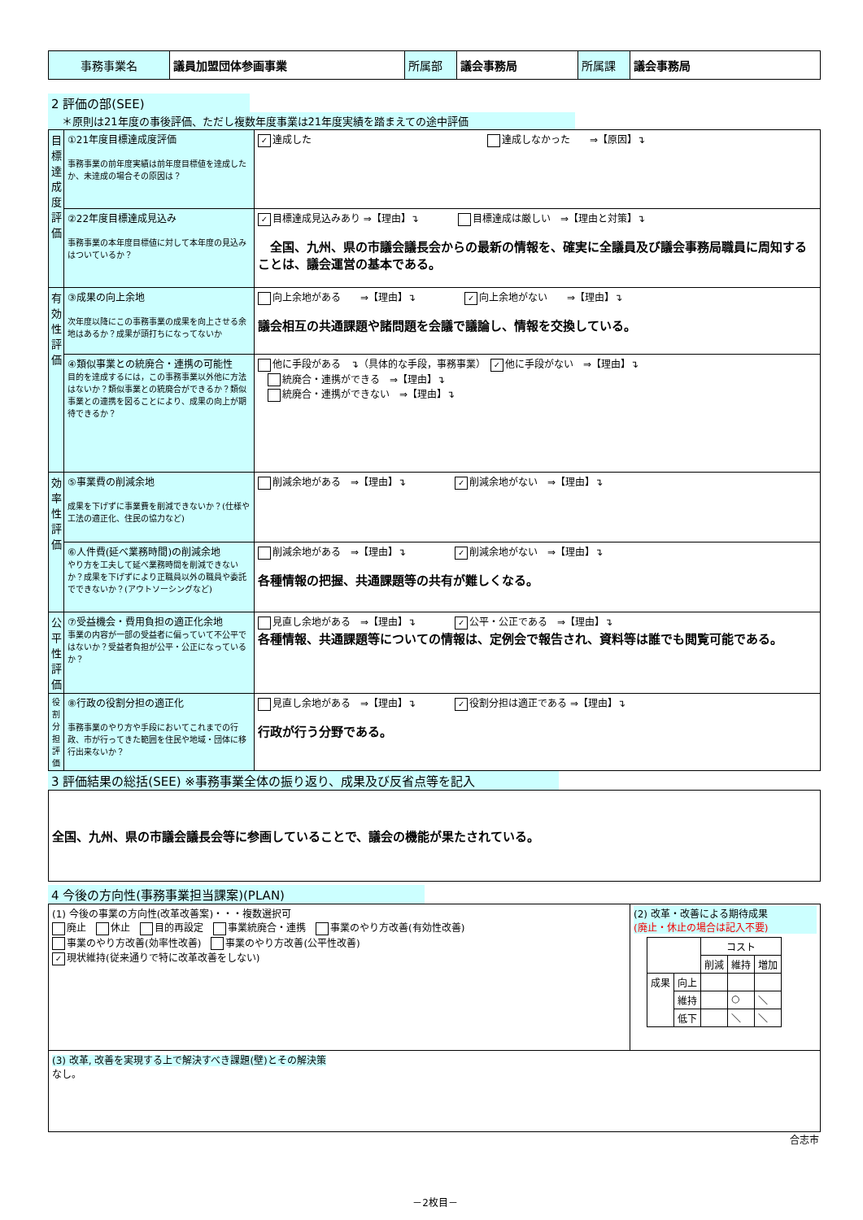| 事務事業名 | 議員加盟団体参画事業 | 所属部 | 議会事務局 | 所属課 | 議会事務局 |
2 評価の部(SEE)
　＊原則は21年度の事後評価、ただし複数年度事業は21年度実績を踏まえての途中評価
| 目標達成度評価 | ①21年度目標達成度評価 事務事業の前年度実績は前年度目標値を達成したか、未達成の場合その原因は？ | ✓ 達成した 達成しなかった ⇒【原因】↴ |
| | ②22年度目標達成見込み 事務事業の本年度目標値に対して本年度の見込みはついているか？ | ✓ 目標達成見込みあり ⇒【理由】↴ 目標達成は厳しい ⇒【理由と対策】↴ 全国、九州、県の市議会議長会からの最新の情報を、確実に全議員及び議会事務局職員に周知することは、議会運営の基本である。 |
| 有効性評価 | ③成果の向上余地 次年度以降にこの事務事業の成果を向上させる余地はあるか？成果が頭打ちになってないか | 向上余地がある ⇒【理由】↴ ✓ 向上余地がない ⇒【理由】↴ 議会相互の共通課題や諸問題を会議で議論し、情報を交換している。 |
| | ④類似事業との統廃合・連携の可能性 目的を達成するには，この事務事業以外他に方法はないか？類似事業との統廃合ができるか？類似事業との連携を図ることにより、成果の向上が期待できるか？ | 他に手段がある ↴（具体的な手段，事務事業） ✓ 他に手段がない ⇒【理由】↴ 統廃合・連携ができる ⇒【理由】↴ 統廃合・連携ができない ⇒【理由】↴ |
| 効率性評価 | ⑤事業費の削減余地 成果を下げずに事業費を削減できないか？(仕様や工法の適正化、住民の協力など) | 削減余地がある ⇒【理由】↴ ✓ 削減余地がない ⇒【理由】↴ |
| | ⑥人件費(延べ業務時間)の削減余地 やり方を工夫して延べ業務時間を削減できないか？成果を下げずにより正職員以外の職員や委託でできないか？(アウトソーシングなど) | 削減余地がある ⇒【理由】↴ ✓ 削減余地がない ⇒【理由】↴ 各種情報の把握、共通課題等の共有が難しくなる。 |
| 公平性評価 | ⑦受益機会・費用負担の適正化余地 事業の内容が一部の受益者に偏っていて不公平ではないか？受益者負担が公平・公正になっているか？ | 見直し余地がある ⇒【理由】↴ ✓ 公平・公正である ⇒【理由】↴ 各種情報、共通課題等についての情報は、定例会で報告され、資料等は誰でも閲覧可能である。 |
| 役割分担評価 | ⑧行政の役割分担の適正化 事務事業のやり方や手段においてこれまでの行政、市が行ってきた範囲を住民や地域・団体に移行出来ないか？ | 見直し余地がある ⇒【理由】↴ ✓ 役割分担は適正である ⇒【理由】↴ 行政が行う分野である。 |
3 評価結果の総括(SEE) ※事務事業全体の振り返り、成果及び反省点等を記入
| 全国、九州、県の市議会議長会等に参画していることで、議会の機能が果たされている。 |
4 今後の方向性(事務事業担当課案)(PLAN)
| (1) 今後の事業の方向性(改革改善案)・・・複数選択可 廃止 休止 目的再設定 事業統廃合・連携 事業のやり方改善(有効性改善) 事業のやり方改善(効率性改善) 事業のやり方改善(公平性改善) ✓ 現状維持(従来通りで特に改革改善をしない) | (2) 改革・改善による期待成果 (廃止・休止の場合は記入不要) / / / コスト / / / / / / 削減 / 維持 / 増加 / / 成果 / 向上 / / / / / / 維持 / / ○ / ＼ / / / 低下 / / ＼ / ＼ / |
| (3) 改革, 改善を実現する上で解決すべき課題(壁)とその解決策 なし。 | |
合志市
－2枚目－